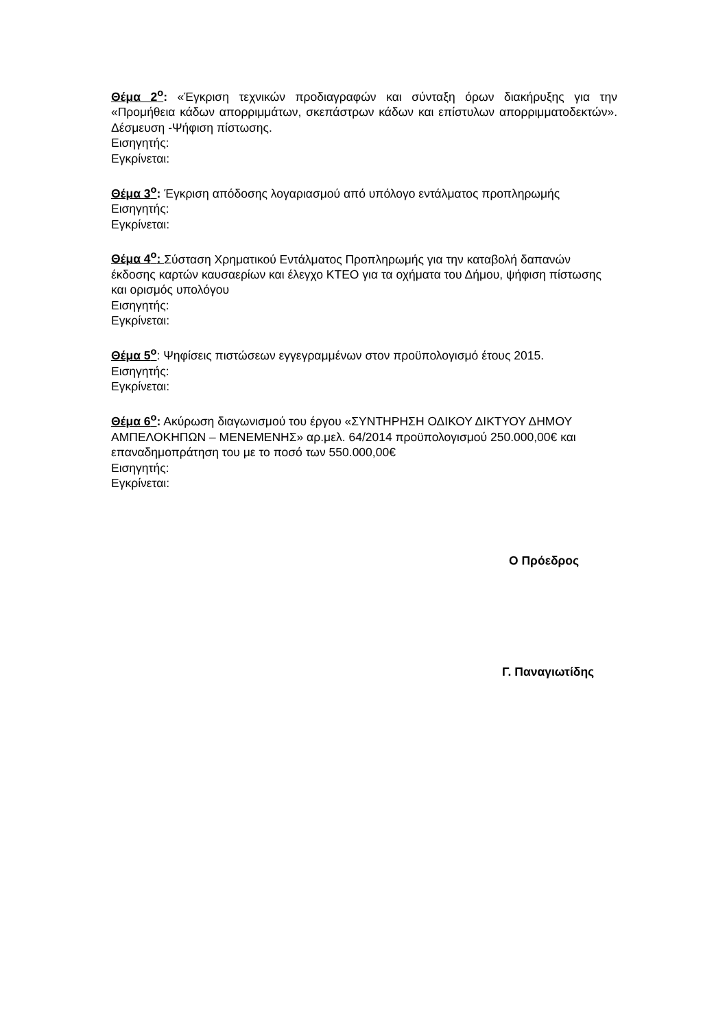Θέμα 2<sup>ο</sup>: «Έγκριση τεχνικών προδιαγραφών και σύνταξη όρων διακήρυξης για την «Προμήθεια κάδων απορριμμάτων, σκεπάστρων κάδων και επίστυλων απορριμματοδεκτών». Δέσμευση -Ψήφιση πίστωσης.
Εισηγητής:
Εγκρίνεται:
Θέμα 3<sup>ο</sup>: Έγκριση απόδοσης λογαριασμού από υπόλογο εντάλματος προπληρωμής
Εισηγητής:
Εγκρίνεται:
Θέμα 4<sup>ο</sup>: Σύσταση Χρηματικού Εντάλματος Προπληρωμής για την καταβολή δαπανών έκδοσης καρτών καυσαερίων και έλεγχο ΚΤΕΟ για τα οχήματα του Δήμου, ψήφιση πίστωσης και ορισμός υπολόγου
Εισηγητής:
Εγκρίνεται:
Θέμα 5<sup>ο</sup>: Ψηφίσεις πιστώσεων εγγεγραμμένων στον προϋπολογισμό έτους 2015.
Εισηγητής:
Εγκρίνεται:
Θέμα 6<sup>ο</sup>: Ακύρωση διαγωνισμού του έργου «ΣΥΝΤΗΡΗΣΗ ΟΔΙΚΟΥ ΔΙΚΤΥΟΥ ΔΗΜΟΥ ΑΜΠΕΛΟΚΗΠΩΝ – ΜΕΝΕΜΕΝΗΣ» αρ.μελ. 64/2014 προϋπολογισμού 250.000,00€ και επαναδημοπράτηση του με το ποσό των 550.000,00€
Εισηγητής:
Εγκρίνεται:
Ο Πρόεδρος
Γ. Παναγιωτίδης